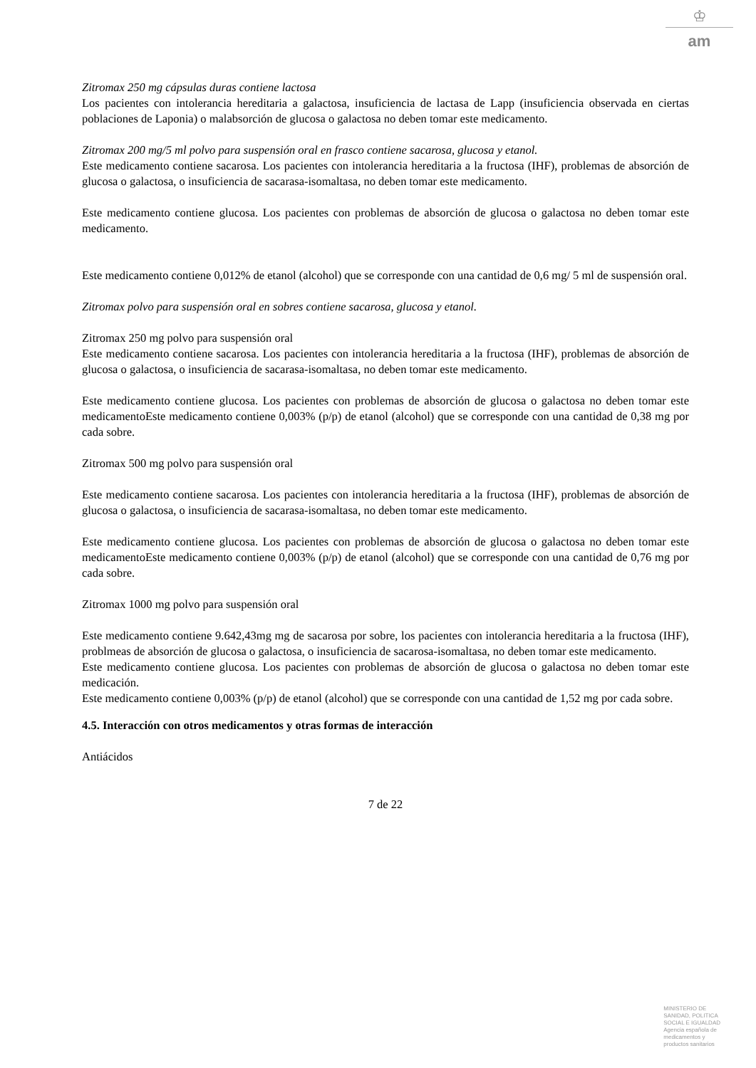♔
am
Zitromax 250 mg cápsulas duras contiene lactosa
Los pacientes con intolerancia hereditaria a galactosa, insuficiencia de lactasa de Lapp (insuficiencia observada en ciertas poblaciones de Laponia) o malabsorción de glucosa o galactosa no deben tomar este medicamento.
Zitromax 200 mg/5 ml polvo para suspensión oral en frasco contiene sacarosa, glucosa y etanol.
Este medicamento contiene sacarosa. Los pacientes con intolerancia hereditaria a la fructosa (IHF), problemas de absorción de glucosa o galactosa, o insuficiencia de sacarasa-isomaltasa, no deben tomar este medicamento.
Este medicamento contiene glucosa. Los pacientes con problemas de absorción de glucosa o galactosa no deben tomar este medicamento.
Este medicamento contiene 0,012% de etanol (alcohol) que se corresponde con una cantidad de 0,6 mg/ 5 ml de suspensión oral.
Zitromax polvo para suspensión oral en sobres contiene sacarosa, glucosa y etanol.
Zitromax 250 mg polvo para suspensión oral
Este medicamento contiene sacarosa. Los pacientes con intolerancia hereditaria a la fructosa (IHF), problemas de absorción de glucosa o galactosa, o insuficiencia de sacarasa-isomaltasa, no deben tomar este medicamento.
Este medicamento contiene glucosa. Los pacientes con problemas de absorción de glucosa o galactosa no deben tomar este medicamentoEste medicamento contiene 0,003% (p/p) de etanol (alcohol) que se corresponde con una cantidad de 0,38 mg por cada sobre.
Zitromax 500 mg polvo para suspensión oral
Este medicamento contiene sacarosa. Los pacientes con intolerancia hereditaria a la fructosa (IHF), problemas de absorción de glucosa o galactosa, o insuficiencia de sacarasa-isomaltasa, no deben tomar este medicamento.
Este medicamento contiene glucosa. Los pacientes con problemas de absorción de glucosa o galactosa no deben tomar este medicamentoEste medicamento contiene 0,003% (p/p) de etanol (alcohol) que se corresponde con una cantidad de 0,76 mg por cada sobre.
Zitromax 1000 mg polvo para suspensión oral
Este medicamento contiene 9.642,43mg mg de sacarosa por sobre, los pacientes con intolerancia hereditaria a la fructosa (IHF), problmeas de absorción de glucosa o galactosa, o insuficiencia de sacarosa-isomaltasa, no deben tomar este medicamento.
Este medicamento contiene glucosa. Los pacientes con problemas de absorción de glucosa o galactosa no deben tomar este medicación.
Este medicamento contiene 0,003% (p/p) de etanol (alcohol) que se corresponde con una cantidad de 1,52 mg por cada sobre.
4.5. Interacción con otros medicamentos y otras formas de interacción
Antiácidos
7 de 22
MINISTERIO DE
SANIDAD, POLITICA
SOCIAL E IGUALDAD
Agencia española de
medicamentos y
productos sanitarios